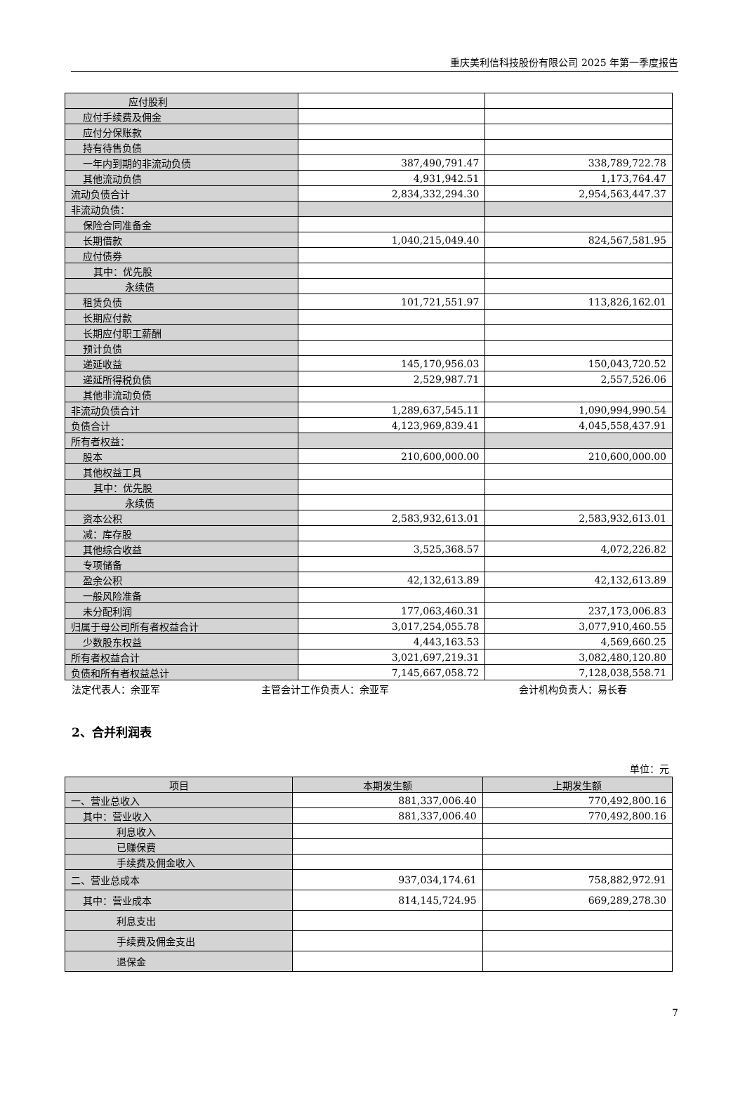重庆美利信科技股份有限公司 2025 年第一季度报告
| 应付股利 | | |
| 应付手续费及佣金 | | |
| 应付分保账款 | | |
| 持有待售负债 | | |
| 一年内到期的非流动负债 | 387,490,791.47 | 338,789,722.78 |
| 其他流动负债 | 4,931,942.51 | 1,173,764.47 |
| 流动负债合计 | 2,834,332,294.30 | 2,954,563,447.37 |
| 非流动负债： | | |
| 保险合同准备金 | | |
| 长期借款 | 1,040,215,049.40 | 824,567,581.95 |
| 应付债券 | | |
| 其中：优先股 | | |
| 永续债 | | |
| 租赁负债 | 101,721,551.97 | 113,826,162.01 |
| 长期应付款 | | |
| 长期应付职工薪酬 | | |
| 预计负债 | | |
| 递延收益 | 145,170,956.03 | 150,043,720.52 |
| 递延所得税负债 | 2,529,987.71 | 2,557,526.06 |
| 其他非流动负债 | | |
| 非流动负债合计 | 1,289,637,545.11 | 1,090,994,990.54 |
| 负债合计 | 4,123,969,839.41 | 4,045,558,437.91 |
| 所有者权益： | | |
| 股本 | 210,600,000.00 | 210,600,000.00 |
| 其他权益工具 | | |
| 其中：优先股 | | |
| 永续债 | | |
| 资本公积 | 2,583,932,613.01 | 2,583,932,613.01 |
| 减：库存股 | | |
| 其他综合收益 | 3,525,368.57 | 4,072,226.82 |
| 专项储备 | | |
| 盈余公积 | 42,132,613.89 | 42,132,613.89 |
| 一般风险准备 | | |
| 未分配利润 | 177,063,460.31 | 237,173,006.83 |
| 归属于母公司所有者权益合计 | 3,017,254,055.78 | 3,077,910,460.55 |
| 少数股东权益 | 4,443,163.53 | 4,569,660.25 |
| 所有者权益合计 | 3,021,697,219.31 | 3,082,480,120.80 |
| 负债和所有者权益总计 | 7,145,667,058.72 | 7,128,038,558.71 |
法定代表人：余亚军 主管会计工作负责人：余亚军 会计机构负责人：易长春
2、合并利润表
单位：元
| 项目 | 本期发生额 | 上期发生额 |
| --- | --- | --- |
| 一、营业总收入 | 881,337,006.40 | 770,492,800.16 |
| 其中：营业收入 | 881,337,006.40 | 770,492,800.16 |
| 利息收入 | | |
| 已赚保费 | | |
| 手续费及佣金收入 | | |
| 二、营业总成本 | 937,034,174.61 | 758,882,972.91 |
| 其中：营业成本 | 814,145,724.95 | 669,289,278.30 |
| 利息支出 | | |
| 手续费及佣金支出 | | |
| 退保金 | | |
7